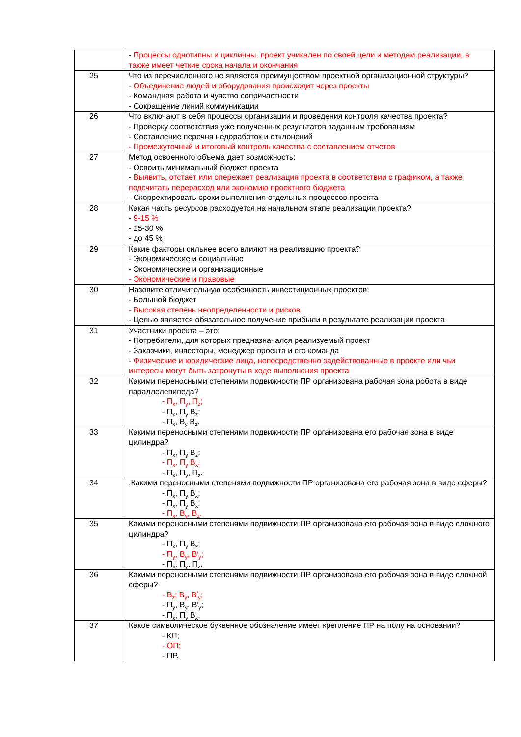| | - Процессы однотипны и цикличны, проект уникален по своей цели и методам реализации, а также имеет четкие срока начала и окончания |
| 25 | Что из перечисленного не является преимуществом проектной организационной структуры? - Объединение людей и оборудования происходит через проекты - Командная работа и чувство сопричастности - Сокращение линий коммуникации |
| 26 | Что включают в себя процессы организации и проведения контроля качества проекта? - Проверку соответствия уже полученных результатов заданным требованиям - Составление перечня недоработок и отклонений - Промежуточный и итоговый контроль качества с составлением отчетов |
| 27 | Метод освоенного объема дает возможность: - Освоить минимальный бюджет проекта - Выявить, отстает или опережает реализация проекта в соответствии с графиком, а также подсчитать перерасход или экономию проектного бюджета - Скорректировать сроки выполнения отдельных процессов проекта |
| 28 | Какая часть ресурсов расходуется на начальном этапе реализации проекта? - 9-15 % - 15-30 % - до 45 % |
| 29 | Какие факторы сильнее всего влияют на реализацию проекта? - Экономические и социальные - Экономические и организационные - Экономические и правовые |
| 30 | Назовите отличительную особенность инвестиционных проектов: - Большой бюджет - Высокая степень неопределенности и рисков - Целью является обязательное получение прибыли в результате реализации проекта |
| 31 | Участники проекта – это: - Потребители, для которых предназначался реализуемый проект - Заказчики, инвесторы, менеджер проекта и его команда - Физические и юридические лица, непосредственно задействованные в проекте или чьи интересы могут быть затронуты в ходе выполнения проекта |
| 32 | Какими переносными степенями подвижности ПР организована рабочая зона робота в виде параллелепипеда? - П<sub>x</sub>, П<sub>y</sub>, П<sub>z</sub>; - П<sub>x</sub>, П<sub>y</sub> В<sub>z</sub>; - П<sub>x</sub>, В<sub>y</sub> В<sub>z</sub>. |
| 33 | Какими переносными степенями подвижности ПР организована его рабочая зона в виде цилиндра? - П<sub>x</sub>, П<sub>y</sub> В<sub>z</sub>; - П<sub>x</sub>, П<sub>y</sub> В<sub>x</sub>; - П<sub>x</sub>, П<sub>y</sub>, П<sub>z</sub>. |
| 34 | .Какими переносными степенями подвижности ПР организована его рабочая зона в виде сферы? - П<sub>x</sub>, П<sub>y</sub> В<sub>x</sub>; - П<sub>x</sub>, П<sub>y</sub> В<sub>x</sub>; - П<sub>x</sub>, В<sub>y</sub>, В<sub>z</sub>. |
| 35 | Какими переносными степенями подвижности ПР организована его рабочая зона в виде сложного цилиндра? - П<sub>x</sub>, П<sub>y</sub> В<sub>x</sub>; - П<sub>y</sub>, В<sub>y</sub>, В<sup>/</sup><sub>y</sub>; - П<sub>x</sub>, П<sub>y</sub>, П<sub>z</sub>. |
| 36 | Какими переносными степенями подвижности ПР организована его рабочая зона в виде сложной сферы? - В<sub>z</sub>; В<sub>y</sub>, В<sup>/</sup><sub>y</sub>; - П<sub>y</sub>, В<sub>y</sub>, В<sup>/</sup><sub>y</sub>; - П<sub>x</sub>, П<sub>y</sub> В<sub>x</sub>. |
| 37 | Какое символическое буквенное обозначение имеет крепление ПР на полу на основании? - КП; - ОП; - ПР. |